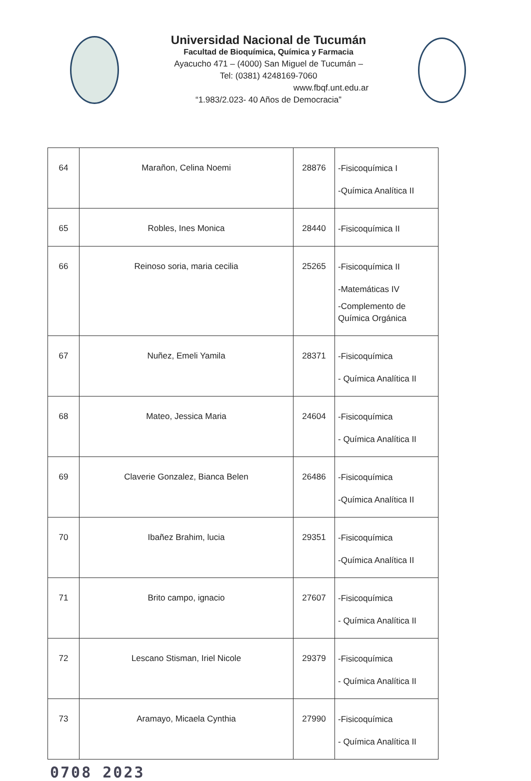Universidad Nacional de Tucumán
Facultad de Bioquímica, Química y Farmacia
Ayacucho 471 – (4000) San Miguel de Tucumán –
Tel: (0381) 4248169-7060
www.fbqf.unt.edu.ar
“1.983/2.023- 40 Años de Democracia”
| 64 | Marañon, Celina Noemi | 28876 | -Fisicoquímica I -Química Analítica II |
| 65 | Robles, Ines Monica | 28440 | -Fisicoquímica II |
| 66 | Reinoso soria, maria cecilia | 25265 | -Fisicoquímica II -Matemáticas IV -Complemento de Química Orgánica |
| 67 | Nuñez, Emeli Yamila | 28371 | -Fisicoquímica - Química Analítica II |
| 68 | Mateo, Jessica Maria | 24604 | -Fisicoquímica - Química Analítica II |
| 69 | Claverie Gonzalez, Bianca Belen | 26486 | -Fisicoquímica -Química Analítica II |
| 70 | Ibañez Brahim, lucia | 29351 | -Fisicoquímica -Química Analítica II |
| 71 | Brito campo, ignacio | 27607 | -Fisicoquímica - Química Analítica II |
| 72 | Lescano Stisman, Iriel Nicole | 29379 | -Fisicoquímica - Química Analítica II |
| 73 | Aramayo, Micaela Cynthia | 27990 | -Fisicoquímica - Química Analítica II |
0708 2023